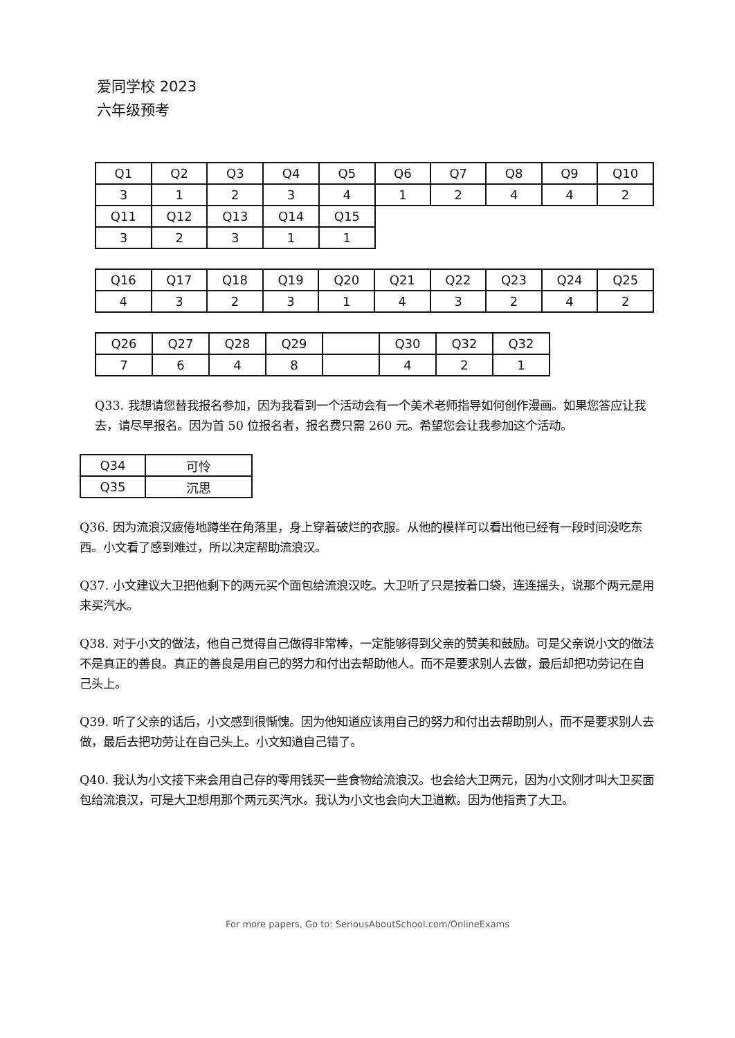爱同学校 2023
六年级预考
| Q1 | Q2 | Q3 | Q4 | Q5 | Q6 | Q7 | Q8 | Q9 | Q10 |
| 3 | 1 | 2 | 3 | 4 | 1 | 2 | 4 | 4 | 2 |
| Q11 | Q12 | Q13 | Q14 | Q15 | | | | | |
| 3 | 2 | 3 | 1 | 1 | | | | | |
| Q16 | Q17 | Q18 | Q19 | Q20 | Q21 | Q22 | Q23 | Q24 | Q25 |
| 4 | 3 | 2 | 3 | 1 | 4 | 3 | 2 | 4 | 2 |
| Q26 | Q27 | Q28 | Q29 | | Q30 | Q32 | Q32 |
| 7 | 6 | 4 | 8 | | 4 | 2 | 1 |
Q33. 我想请您替我报名参加，因为我看到一个活动会有一个美术老师指导如何创作漫画。如果您答应让我去，请尽早报名。因为首 50 位报名者，报名费只需 260 元。希望您会让我参加这个活动。
| Q34 | 可怜 |
| Q35 | 沉思 |
Q36. 因为流浪汉疲倦地蹲坐在角落里，身上穿着破烂的衣服。从他的模样可以看出他已经有一段时间没吃东西。小文看了感到难过，所以决定帮助流浪汉。
Q37. 小文建议大卫把他剩下的两元买个面包给流浪汉吃。大卫听了只是按着口袋，连连摇头，说那个两元是用来买汽水。
Q38. 对于小文的做法，他自己觉得自己做得非常棒，一定能够得到父亲的赞美和鼓励。可是父亲说小文的做法不是真正的善良。真正的善良是用自己的努力和付出去帮助他人。而不是要求别人去做，最后却把功劳记在自己头上。
Q39. 听了父亲的话后，小文感到很惭愧。因为他知道应该用自己的努力和付出去帮助别人，而不是要求别人去做，最后去把功劳让在自己头上。小文知道自己错了。
Q40. 我认为小文接下来会用自己存的零用钱买一些食物给流浪汉。也会给大卫两元，因为小文刚才叫大卫买面包给流浪汉，可是大卫想用那个两元买汽水。我认为小文也会向大卫道歉。因为他指责了大卫。
For more papers, Go to: SeriousAboutSchool.com/OnlineExams